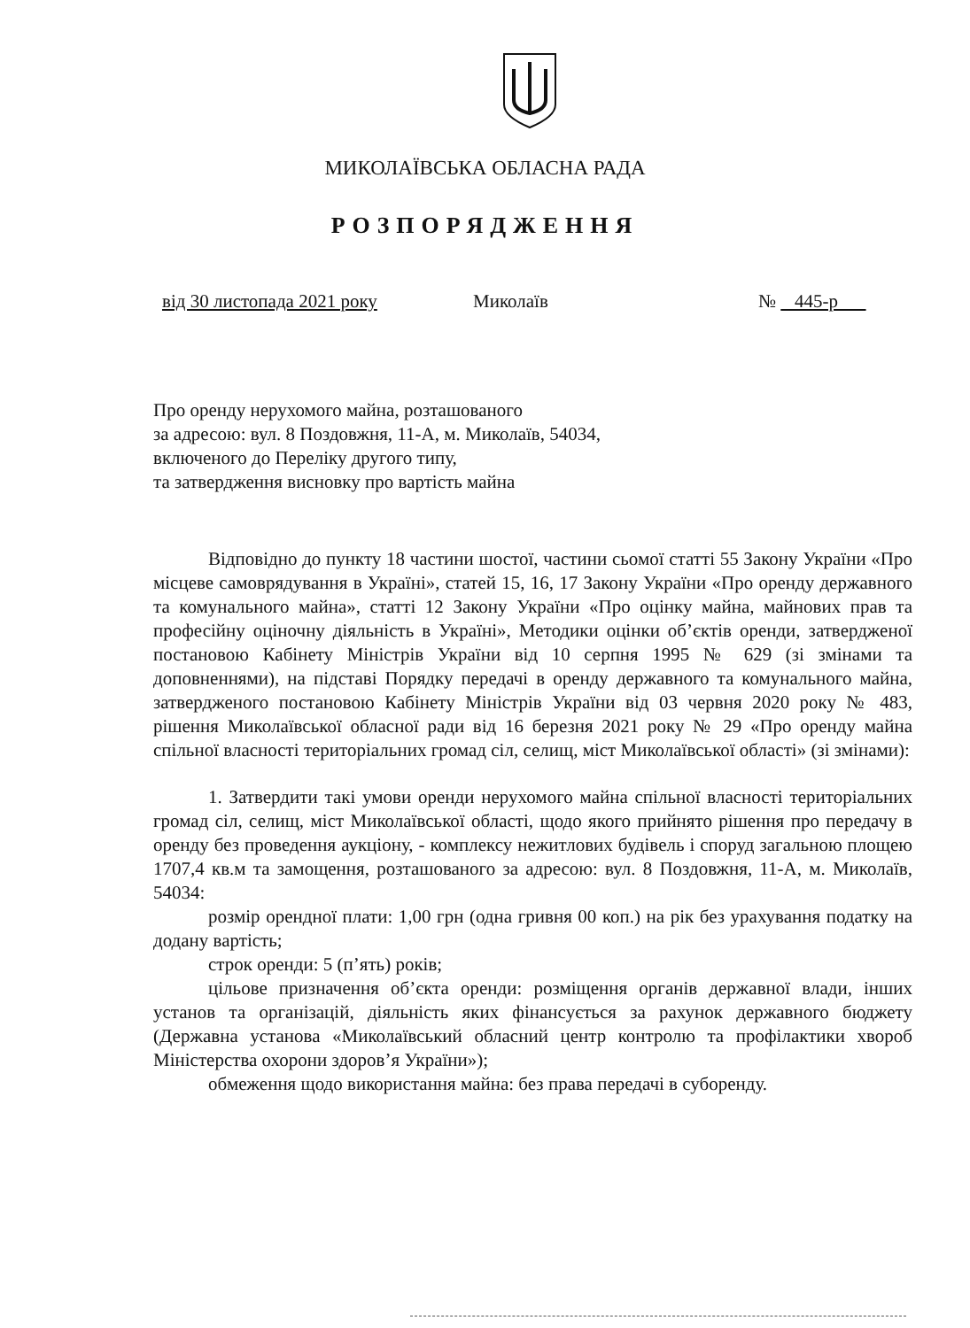МИКОЛАЇВСЬКА ОБЛАСНА РАДА
РОЗПОРЯДЖЕННЯ
від 30 листопада 2021 року Миколаїв № 445-р
Про оренду нерухомого майна, розташованого
за адресою: вул. 8 Поздовжня, 11-А, м. Миколаїв, 54034,
включеного до Переліку другого типу,
та затвердження висновку про вартість майна
Відповідно до пункту 18 частини шостої, частини сьомої статті 55 Закону України «Про місцеве самоврядування в Україні», статей 15, 16, 17 Закону України «Про оренду державного та комунального майна», статті 12 Закону України «Про оцінку майна, майнових прав та професійну оціночну діяльність в Україні», Методики оцінки об’єктів оренди, затвердженої постановою Кабінету Міністрів України від 10 серпня 1995 № 629 (зі змінами та доповненнями), на підставі Порядку передачі в оренду державного та комунального майна, затвердженого постановою Кабінету Міністрів України від 03 червня 2020 року № 483, рішення Миколаївської обласної ради від 16 березня 2021 року № 29 «Про оренду майна спільної власності територіальних громад сіл, селищ, міст Миколаївської області» (зі змінами):
1. Затвердити такі умови оренди нерухомого майна спільної власності територіальних громад сіл, селищ, міст Миколаївської області, щодо якого прийнято рішення про передачу в оренду без проведення аукціону, - комплексу нежитлових будівель і споруд загальною площею 1707,4 кв.м та замощення, розташованого за адресою: вул. 8 Поздовжня, 11-А, м. Миколаїв, 54034:
розмір орендної плати: 1,00 грн (одна гривня 00 коп.) на рік без урахування податку на додану вартість;
строк оренди: 5 (п’ять) років;
цільове призначення об’єкта оренди: розміщення органів державної влади, інших установ та організацій, діяльність яких фінансується за рахунок державного бюджету (Державна установа «Миколаївський обласний центр контролю та профілактики хвороб Міністерства охорони здоров’я України»);
обмеження щодо використання майна: без права передачі в суборенду.